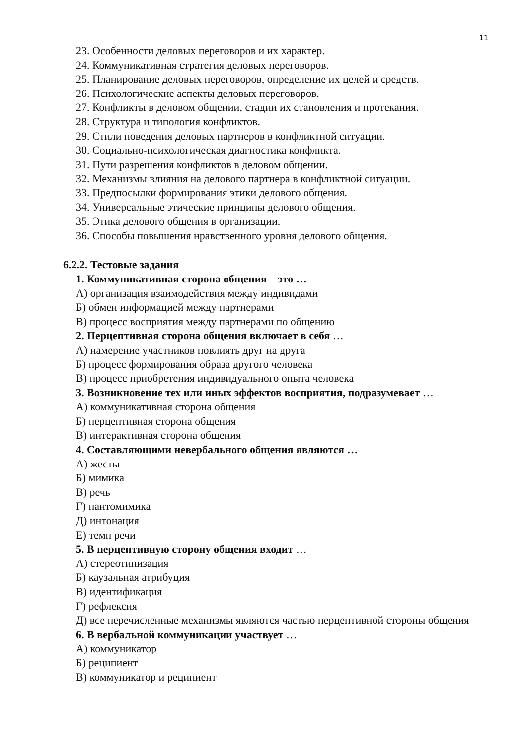11
23. Особенности деловых переговоров и их характер.
24. Коммуникативная стратегия деловых переговоров.
25. Планирование деловых переговоров, определение их целей и средств.
26. Психологические аспекты деловых переговоров.
27. Конфликты в деловом общении, стадии их становления и протекания.
28. Структура и типология конфликтов.
29. Стили поведения деловых партнеров в конфликтной ситуации.
30. Социально-психологическая диагностика конфликта.
31. Пути разрешения конфликтов в деловом общении.
32. Механизмы влияния на делового партнера в конфликтной ситуации.
33. Предпосылки формирования этики делового общения.
34. Универсальные этические принципы делового общения.
35. Этика делового общения в организации.
36. Способы повышения нравственного уровня делового общения.
6.2.2. Тестовые задания
1. Коммуникативная сторона общения – это …
А) организация взаимодействия между индивидами
Б) обмен информацией между партнерами
В) процесс восприятия между партнерами по общению
2. Перцептивная сторона общения включает в себя …
А) намерение участников повлиять друг на друга
Б) процесс формирования образа другого человека
В) процесс приобретения индивидуального опыта человека
3. Возникновение тех или иных эффектов восприятия, подразумевает …
А) коммуникативная сторона общения
Б) перцептивная сторона общения
В) интерактивная сторона общения
4. Составляющими невербального общения являются …
А) жесты
Б) мимика
В) речь
Г) пантомимика
Д) интонация
Е) темп речи
5. В перцептивную сторону общения входит …
А) стереотипизация
Б) каузальная атрибуция
В) идентификация
Г) рефлексия
Д) все перечисленные механизмы являются частью перцептивной стороны общения
6. В вербальной коммуникации участвует …
А) коммуникатор
Б) реципиент
В) коммуникатор и реципиент